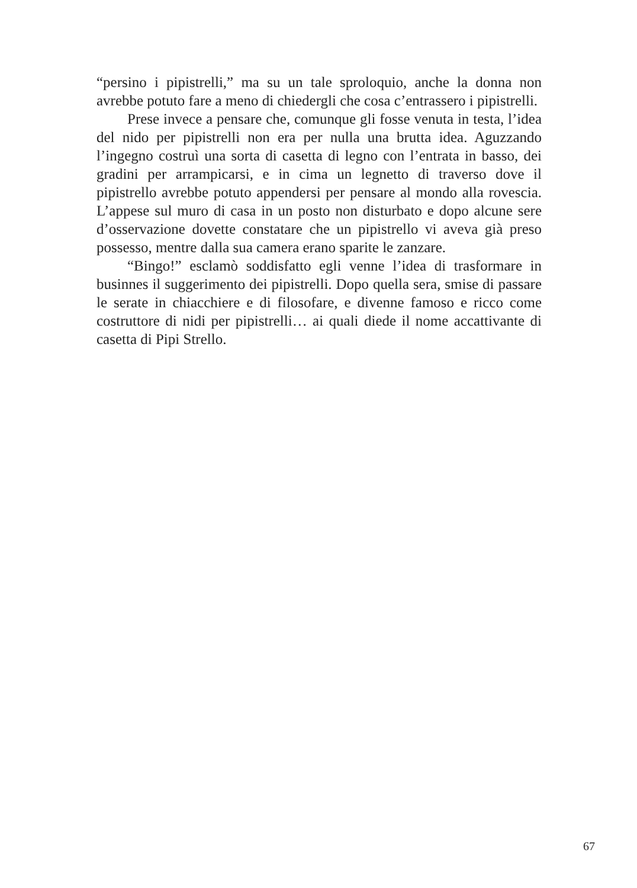“persino i pipistrelli,” ma su un tale sproloquio, anche la donna non avrebbe potuto fare a meno di chiedergli che cosa c’entrassero i pipistrelli.
Prese invece a pensare che, comunque gli fosse venuta in testa, l’idea del nido per pipistrelli non era per nulla una brutta idea. Aguzzando l’ingegno costruì una sorta di casetta di legno con l’entrata in basso, dei gradini per arrampicarsi, e in cima un legnetto di traverso dove il pipistrello avrebbe potuto appendersi per pensare al mondo alla rovescia. L’appese sul muro di casa in un posto non disturbato e dopo alcune sere d’osservazione dovette constatare che un pipistrello vi aveva già preso possesso, mentre dalla sua camera erano sparite le zanzare.
“Bingo!” esclamò soddisfatto egli venne l’idea di trasformare in businnes il suggerimento dei pipistrelli. Dopo quella sera, smise di passare le serate in chiacchiere e di filosofare, e divenne famoso e ricco come costruttore di nidi per pipistrelli… ai quali diede il nome accattivante di casetta di Pipi Strello.
67